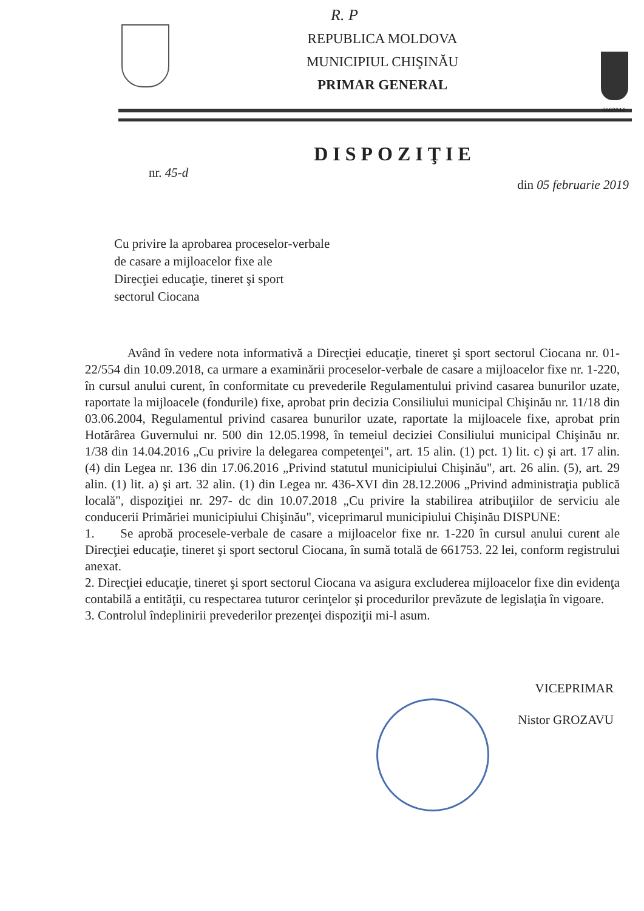R. P
0002316:
REPUBLICA MOLDOVA
MUNICIPIUL CHIŞINĂU
PRIMAR GENERAL
DISPOZIŢIE
nr. 45-d din 05 februarie 2019
Cu privire la aprobarea proceselor-verbale
de casare a mijloacelor fixe ale
Direcţiei educaţie, tineret şi sport
sectorul Ciocana
Având în vedere nota informativă a Direcţiei educaţie, tineret şi sport sectorul Ciocana nr. 01-22/554 din 10.09.2018, ca urmare a examinării proceselor-verbale de casare a mijloacelor fixe nr. 1-220, în cursul anului curent, în conformitate cu prevederile Regulamentului privind casarea bunurilor uzate, raportate la mijloacele (fondurile) fixe, aprobat prin decizia Consiliului municipal Chişinău nr. 11/18 din 03.06.2004, Regulamentul privind casarea bunurilor uzate, raportate la mijloacele fixe, aprobat prin Hotărârea Guvernului nr. 500 din 12.05.1998, în temeiul deciziei Consiliului municipal Chişinău nr. 1/38 din 14.04.2016 „Cu privire la delegarea competenţei", art. 15 alin. (1) pct. 1) lit. c) şi art. 17 alin. (4) din Legea nr. 136 din 17.06.2016 „Privind statutul municipiului Chişinău", art. 26 alin. (5), art. 29 alin. (1) lit. a) şi art. 32 alin. (1) din Legea nr. 436-XVI din 28.12.2006 „Privind administraţia publică locală", dispoziţiei nr. 297- dc din 10.07.2018 „Cu privire la stabilirea atribuţiilor de serviciu ale conducerii Primăriei municipiului Chişinău", viceprimarul municipiului Chişinău DISPUNE:
1. Se aprobă procesele-verbale de casare a mijloacelor fixe nr. 1-220 în cursul anului curent ale Direcţiei educaţie, tineret şi sport sectorul Ciocana, în sumă totală de 661753. 22 lei, conform registrului anexat.
2. Direcţiei educaţie, tineret şi sport sectorul Ciocana va asigura excluderea mijloacelor fixe din evidenţa contabilă a entităţii, cu respectarea tuturor cerinţelor şi procedurilor prevăzute de legislaţia în vigoare.
3. Controlul îndeplinirii prevederilor prezenţei dispoziţii mi-l asum.
VICEPRIMAR
Nistor GROZAVU